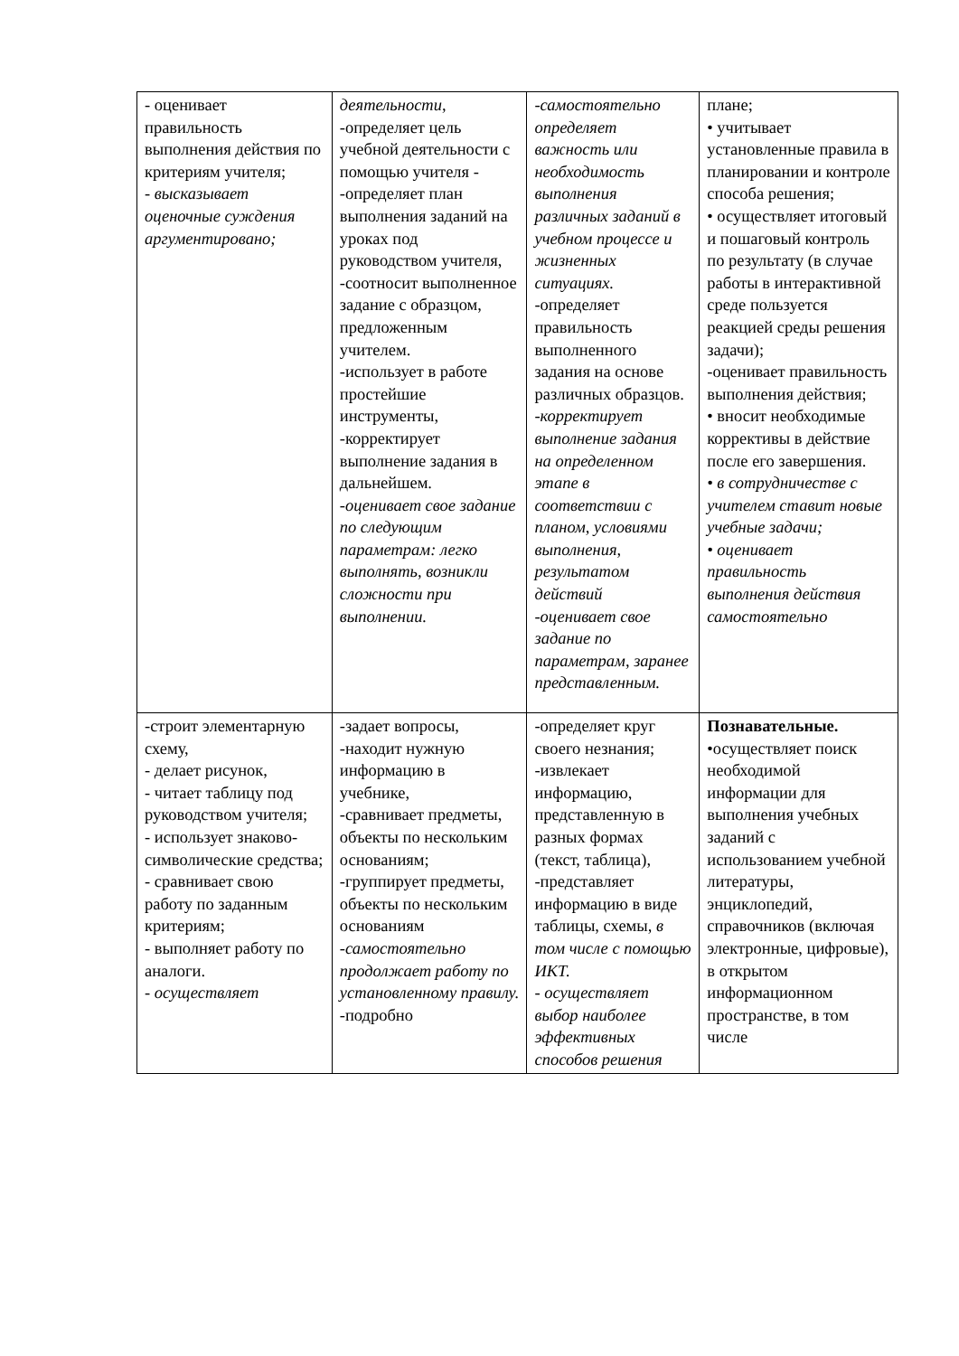| - оценивает правильность выполнения действия по критериям учителя; - высказывает оценочные суждения аргументировано; | деятельности, -определяет цель учебной деятельности с помощью учителя - -определяет план выполнения заданий на уроках под руководством учителя, -соотносит выполненное задание с образцом, предложенным учителем. -использует в работе простейшие инструменты, -корректирует выполнение задания в дальнейшем. - оценивает свое задание по следующим параметрам: легко выполнять, возникли сложности при выполнении. | - самостоятельно определяет важность или необходимость выполнения различных заданий в учебном процессе и жизненных ситуациях. -определяет правильность выполненного задания на основе различных образцов. - корректирует выполнение задания на определенном этапе в соответствии с планом, условиями выполнения, результатом действий - оценивает свое задание по параметрам, заранее представленным. | плане; • учитывает установленные правила в планировании и контроле способа решения; • осуществляет итоговый и пошаговый контроль по результату (в случае работы в интерактивной среде пользуется реакцией среды решения задачи); -оценивает правильность выполнения действия; • вносит необходимые коррективы в действие после его завершения. • в сотрудничестве с учителем ставит новые учебные задачи; • оценивает правильность выполнения действия самостоятельно |
| -строит элементарную схему, - делает рисунок, - читает таблицу под руководством учителя; - использует знаково-символические средства; - сравнивает свою работу по заданным критериям; - выполняет работу по аналоги. - осуществляет | -задает вопросы, -находит нужную информацию в учебнике, -сравнивает предметы, объекты по нескольким основаниям; -группирует предметы, объекты по нескольким основаниям - самостоятельно продолжает работу по установленному правилу. -подробно | -определяет круг своего незнания; -извлекает информацию, представленную в разных формах (текст, таблица), -представляет информацию в виде таблицы, схемы , в том числе с помощью ИКТ. - осуществляет выбор наиболее эффективных способов решения | Познавательные. •осуществляет поиск необходимой информации для выполнения учебных заданий с использованием учебной литературы, энциклопедий, справочников (включая электронные, цифровые), в открытом информационном пространстве, в том числе |